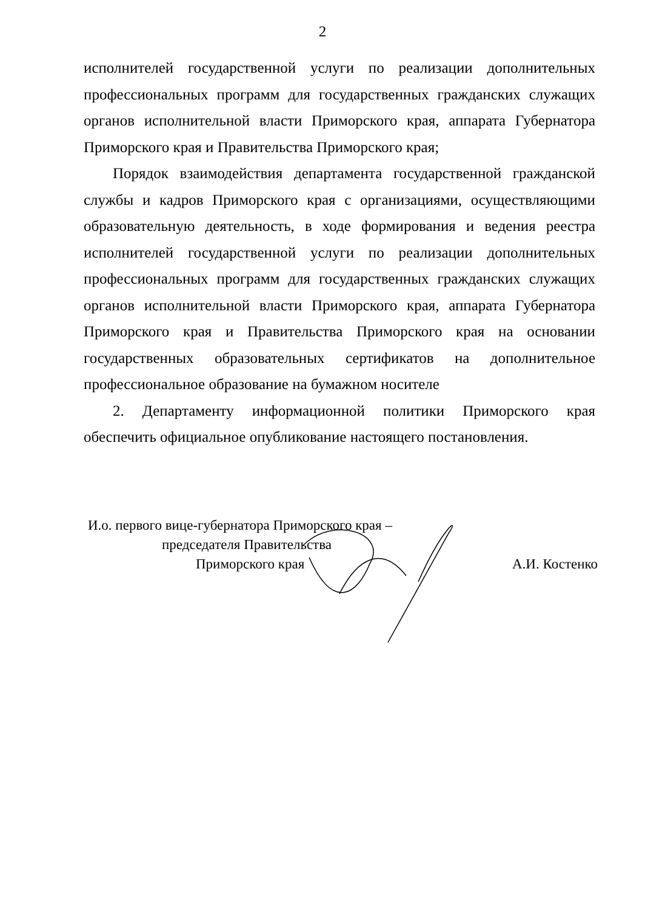2
исполнителей государственной услуги по реализации дополнительных профессиональных программ для государственных гражданских служащих органов исполнительной власти Приморского края, аппарата Губернатора Приморского края и Правительства Приморского края;
Порядок взаимодействия департамента государственной гражданской службы и кадров Приморского края с организациями, осуществляющими образовательную деятельность, в ходе формирования и ведения реестра исполнителей государственной услуги по реализации дополнительных профессиональных программ для государственных гражданских служащих органов исполнительной власти Приморского края, аппарата Губернатора Приморского края и Правительства Приморского края на основании государственных образовательных сертификатов на дополнительное профессиональное образование на бумажном носителе
2. Департаменту информационной политики Приморского края обеспечить официальное опубликование настоящего постановления.
И.о. первого вице-губернатора Приморского края –
председателя Правительства
Приморского края
А.И. Костенко